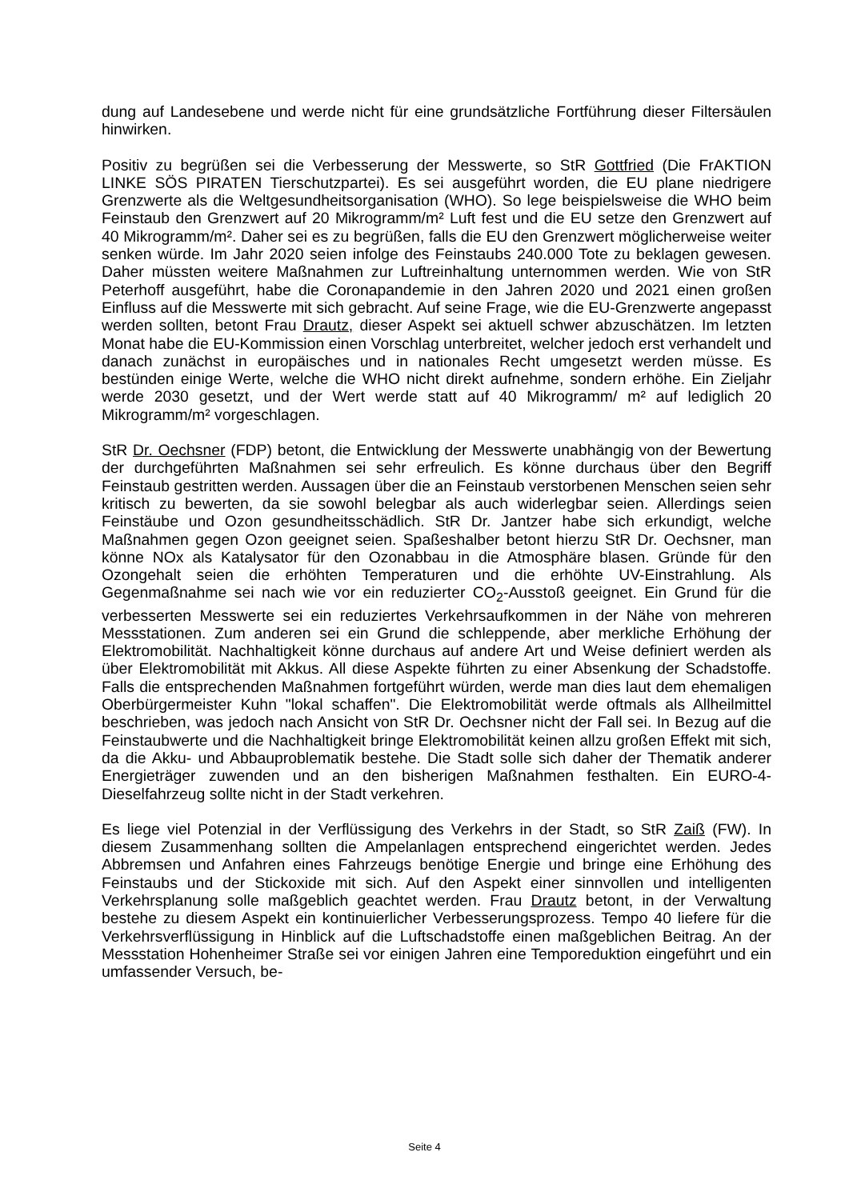dung auf Landesebene und werde nicht für eine grundsätzliche Fortführung dieser Filtersäulen hinwirken.
Positiv zu begrüßen sei die Verbesserung der Messwerte, so StR Gottfried (Die FrAKTION LINKE SÖS PIRATEN Tierschutzpartei). Es sei ausgeführt worden, die EU plane niedrigere Grenzwerte als die Weltgesundheitsorganisation (WHO). So lege beispielsweise die WHO beim Feinstaub den Grenzwert auf 20 Mikrogramm/m² Luft fest und die EU setze den Grenzwert auf 40 Mikrogramm/m². Daher sei es zu begrüßen, falls die EU den Grenzwert möglicherweise weiter senken würde. Im Jahr 2020 seien infolge des Feinstaubs 240.000 Tote zu beklagen gewesen. Daher müssten weitere Maßnahmen zur Luftreinhaltung unternommen werden. Wie von StR Peterhoff ausgeführt, habe die Coronapandemie in den Jahren 2020 und 2021 einen großen Einfluss auf die Messwerte mit sich gebracht. Auf seine Frage, wie die EU-Grenzwerte angepasst werden sollten, betont Frau Drautz, dieser Aspekt sei aktuell schwer abzuschätzen. Im letzten Monat habe die EU-Kommission einen Vorschlag unterbreitet, welcher jedoch erst verhandelt und danach zunächst in europäisches und in nationales Recht umgesetzt werden müsse. Es bestünden einige Werte, welche die WHO nicht direkt aufnehme, sondern erhöhe. Ein Zieljahr werde 2030 gesetzt, und der Wert werde statt auf 40 Mikrogramm/ m² auf lediglich 20 Mikrogramm/m² vorgeschlagen.
StR Dr. Oechsner (FDP) betont, die Entwicklung der Messwerte unabhängig von der Bewertung der durchgeführten Maßnahmen sei sehr erfreulich. Es könne durchaus über den Begriff Feinstaub gestritten werden. Aussagen über die an Feinstaub verstorbenen Menschen seien sehr kritisch zu bewerten, da sie sowohl belegbar als auch widerlegbar seien. Allerdings seien Feinstäube und Ozon gesundheitsschädlich. StR Dr. Jantzer habe sich erkundigt, welche Maßnahmen gegen Ozon geeignet seien. Spaßeshalber betont hierzu StR Dr. Oechsner, man könne NOx als Katalysator für den Ozonabbau in die Atmosphäre blasen. Gründe für den Ozongehalt seien die erhöhten Temperaturen und die erhöhte UV-Einstrahlung. Als Gegenmaßnahme sei nach wie vor ein reduzierter CO<sub>2</sub>-Ausstoß geeignet. Ein Grund für die verbesserten Messwerte sei ein reduziertes Verkehrsaufkommen in der Nähe von mehreren Messstationen. Zum anderen sei ein Grund die schleppende, aber merkliche Erhöhung der Elektromobilität. Nachhaltigkeit könne durchaus auf andere Art und Weise definiert werden als über Elektromobilität mit Akkus. All diese Aspekte führten zu einer Absenkung der Schadstoffe. Falls die entsprechenden Maßnahmen fortgeführt würden, werde man dies laut dem ehemaligen Oberbürgermeister Kuhn "lokal schaffen". Die Elektromobilität werde oftmals als Allheilmittel beschrieben, was jedoch nach Ansicht von StR Dr. Oechsner nicht der Fall sei. In Bezug auf die Feinstaubwerte und die Nachhaltigkeit bringe Elektromobilität keinen allzu großen Effekt mit sich, da die Akku- und Abbauproblematik bestehe. Die Stadt solle sich daher der Thematik anderer Energieträger zuwenden und an den bisherigen Maßnahmen festhalten. Ein EURO-4-Dieselfahrzeug sollte nicht in der Stadt verkehren.
Es liege viel Potenzial in der Verflüssigung des Verkehrs in der Stadt, so StR Zaiß (FW). In diesem Zusammenhang sollten die Ampelanlagen entsprechend eingerichtet werden. Jedes Abbremsen und Anfahren eines Fahrzeugs benötige Energie und bringe eine Erhöhung des Feinstaubs und der Stickoxide mit sich. Auf den Aspekt einer sinnvollen und intelligenten Verkehrsplanung solle maßgeblich geachtet werden. Frau Drautz betont, in der Verwaltung bestehe zu diesem Aspekt ein kontinuierlicher Verbesserungsprozess. Tempo 40 liefere für die Verkehrsverflüssigung in Hinblick auf die Luftschadstoffe einen maßgeblichen Beitrag. An der Messstation Hohenheimer Straße sei vor einigen Jahren eine Temporeduktion eingeführt und ein umfassender Versuch, be-
Seite 4